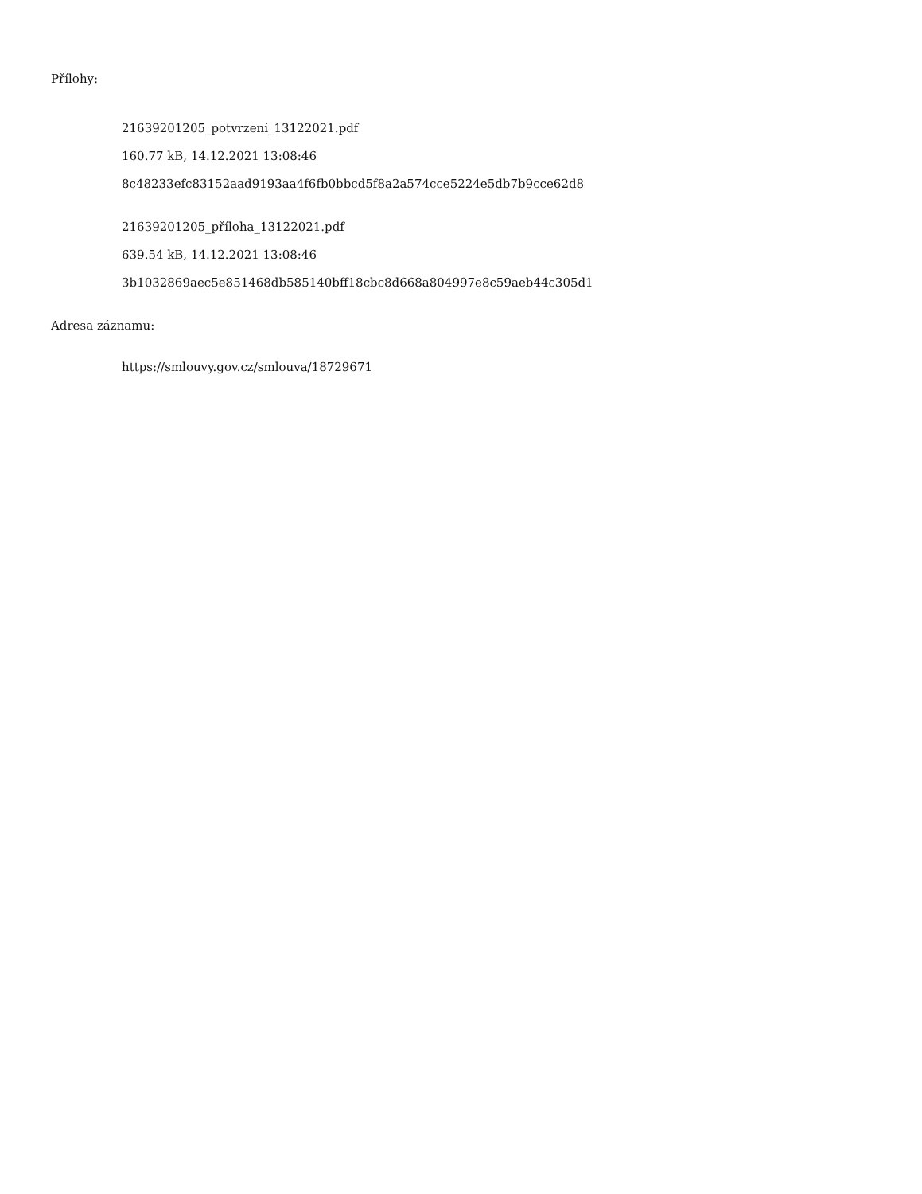Přílohy:
21639201205_potvrzení_13122021.pdf
160.77 kB, 14.12.2021 13:08:46
8c48233efc83152aad9193aa4f6fb0bbcd5f8a2a574cce5224e5db7b9cce62d8
21639201205_příloha_13122021.pdf
639.54 kB, 14.12.2021 13:08:46
3b1032869aec5e851468db585140bff18cbc8d668a804997e8c59aeb44c305d1
Adresa záznamu:
https://smlouvy.gov.cz/smlouva/18729671